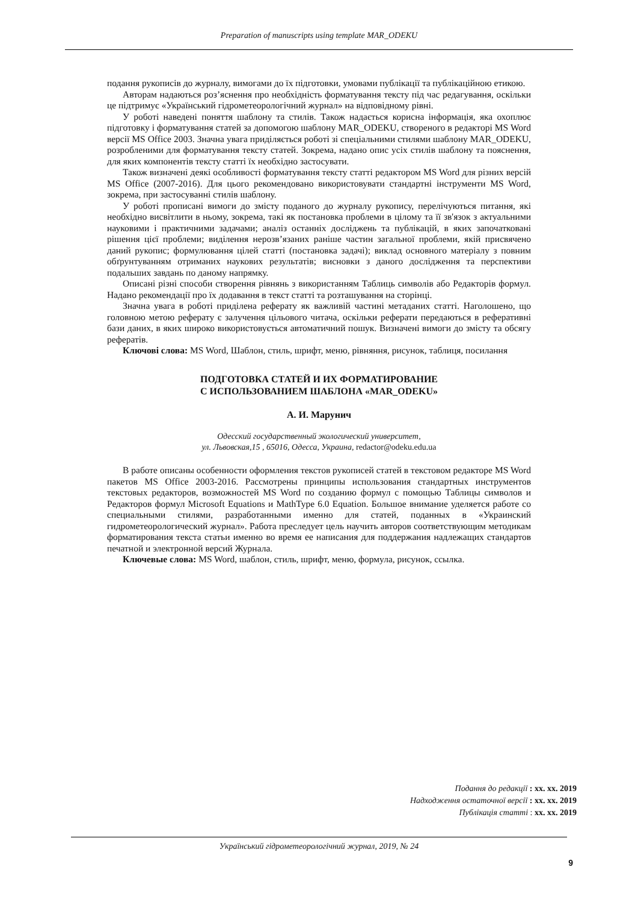Preparation of manuscripts using template MAR_ODEKU
подання рукописів до журналу, вимогами до їх підготовки, умовами публікації та публікаційною етикою.
Авторам надаються роз’яснення про необхідність форматування тексту під час редагування, оскільки це підтримує «Український гідрометеорологічний журнал» на відповідному рівні.
У роботі наведені поняття шаблону та стилів. Також надається корисна інформація, яка охоплює підготовку і форматування статей за допомогою шаблону MAR_ODEKU, створеного в редакторі MS Word версії MS Office 2003. Значна увага приділяється роботі зі спеціальними стилями шаблону MAR_ODEKU, розробленими для форматування тексту статей. Зокрема, надано опис усіх стилів шаблону та пояснення, для яких компонентів тексту статті їх необхідно застосувати.
Також визначені деякі особливості форматування тексту статті редактором MS Word для різних версій MS Office (2007-2016). Для цього рекомендовано використовувати стандартні інструменти MS Word, зокрема, при застосуванні стилів шаблону.
У роботі прописані вимоги до змісту поданого до журналу рукопису, перелічуються питання, які необхідно висвітлити в ньому, зокрема, такі як постановка проблеми в цілому та її зв'язок з актуальними науковими і практичними задачами; аналіз останніх досліджень та публікацій, в яких започатковані рішення цієї проблеми; виділення нерозв’язаних раніше частин загальної проблеми, якій присвячено даний рукопис; формулювання цілей статті (постановка задачі); виклад основного матеріалу з повним обґрунтуванням отриманих наукових результатів; висновки з даного дослідження та перспективи подальших завдань по даному напрямку.
Описані різні способи створення рівнянь з використанням Таблиць символів або Редакторів формул. Надано рекомендації про їх додавання в текст статті та розташування на сторінці.
Значна увага в роботі приділена реферату як важливій частині метаданих статті. Наголошено, що головною метою реферату є залучення цільового читача, оскільки реферати передаються в реферативні бази даних, в яких широко використовується автоматичний пошук. Визначені вимоги до змісту та обсягу рефератів.
Ключові слова: MS Word, Шаблон, стиль, шрифт, меню, рівняння, рисунок, таблиця, посилання
ПОДГОТОВКА СТАТЕЙ И ИХ ФОРМАТИРОВАНИЕ
С ИСПОЛЬЗОВАНИЕМ ШАБЛОНА «MAR_ODEKU»
А. И. Марунич
Одесский государственный экологический университет,
ул. Львовская,15 , 65016, Одесса, Украина, redactor@odeku.edu.ua
В работе описаны особенности оформления текстов рукописей статей в текстовом редакторе MS Word пакетов MS Office 2003-2016. Рассмотрены принципы использования стандартных инструментов текстовых редакторов, возможностей MS Word по созданию формул с помощью Таблицы символов и Редакторов формул Microsoft Equations и MathType 6.0 Equation. Большое внимание уделяется работе со специальными стилями, разработанными именно для статей, поданных в «Украинский гидрометеорологический журнал». Работа преследует цель научить авторов соответствующим методикам форматирования текста статьи именно во время ее написания для поддержания надлежащих стандартов печатной и электронной версий Журнала.
Ключевые слова: MS Word, шаблон, стиль, шрифт, меню, формула, рисунок, ссылка.
Подання до редакції : xx. xx. 2019
Надходження остаточної версії : xx. xx. 2019
Публікація статті : xx. xx. 2019
Український гідрометеорологічний журнал, 2019, № 24
9